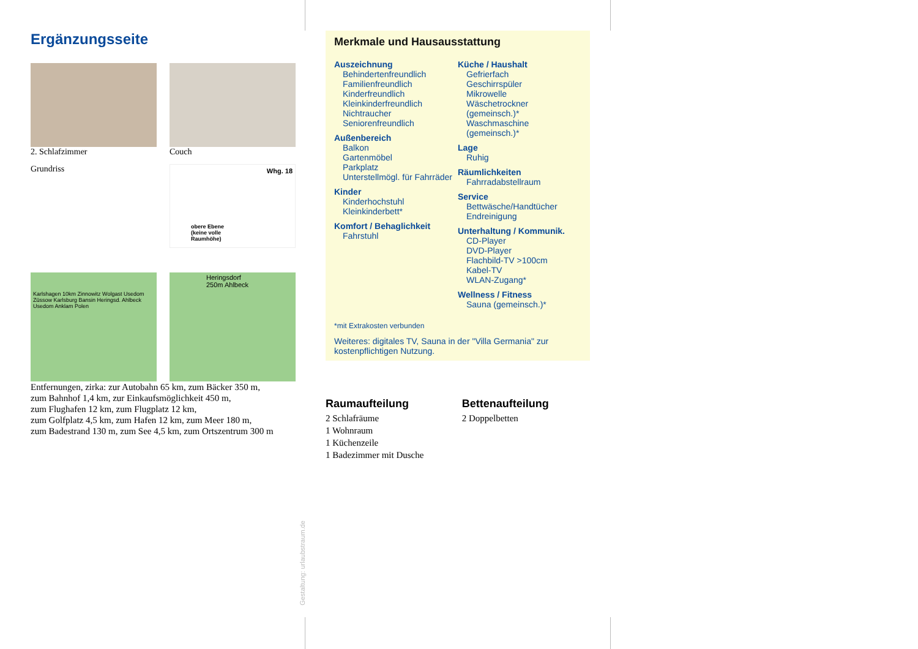Ergänzungsseite
2. Schlafzimmer Couch
Grundriss
Whg. 18
obere Ebene
(keine volle
Raumhöhe)
Karlshagen 10km Zinnowitz Wolgast Usedom Züssow Karlsburg Bansin Heringsd. Ahlbeck Usedom Anklam Polen
Heringsdorf 250m Ahlbeck
Entfernungen, zirka: zur Autobahn 65 km, zum Bäcker 350 m,
zum Bahnhof 1,4 km, zur Einkaufsmöglichkeit 450 m,
zum Flughafen 12 km, zum Flugplatz 12 km,
zum Golfplatz 4,5 km, zum Hafen 12 km, zum Meer 180 m,
zum Badestrand 130 m, zum See 4,5 km, zum Ortszentrum 300 m
Gestaltung: urlaubstraum.de
Merkmale und Hausausstattung
Auszeichnung
Behindertenfreundlich
Familienfreundlich
Kinderfreundlich
Kleinkinderfreundlich
Nichtraucher
Seniorenfreundlich
Außenbereich
Balkon
Gartenmöbel
Parkplatz
Unterstellmögl. für Fahrräder
Kinder
Kinderhochstuhl
Kleinkinderbett*
Komfort / Behaglichkeit
Fahrstuhl
Küche / Haushalt
Gefrierfach
Geschirrspüler
Mikrowelle
Wäschetrockner (gemeinsch.)*
Waschmaschine (gemeinsch.)*
Lage
Ruhig
Räumlichkeiten
Fahrradabstellraum
Service
Bettwäsche/Handtücher
Endreinigung
Unterhaltung / Kommunik.
CD-Player
DVD-Player
Flachbild-TV >100cm
Kabel-TV
WLAN-Zugang*
Wellness / Fitness
Sauna (gemeinsch.)*
*mit Extrakosten verbunden
Weiteres: digitales TV, Sauna in der "Villa Germania" zur kostenpflichtigen Nutzung.
Raumaufteilung
2 Schlafräume
1 Wohnraum
1 Küchenzeile
1 Badezimmer mit Dusche
Bettenaufteilung
2 Doppelbetten